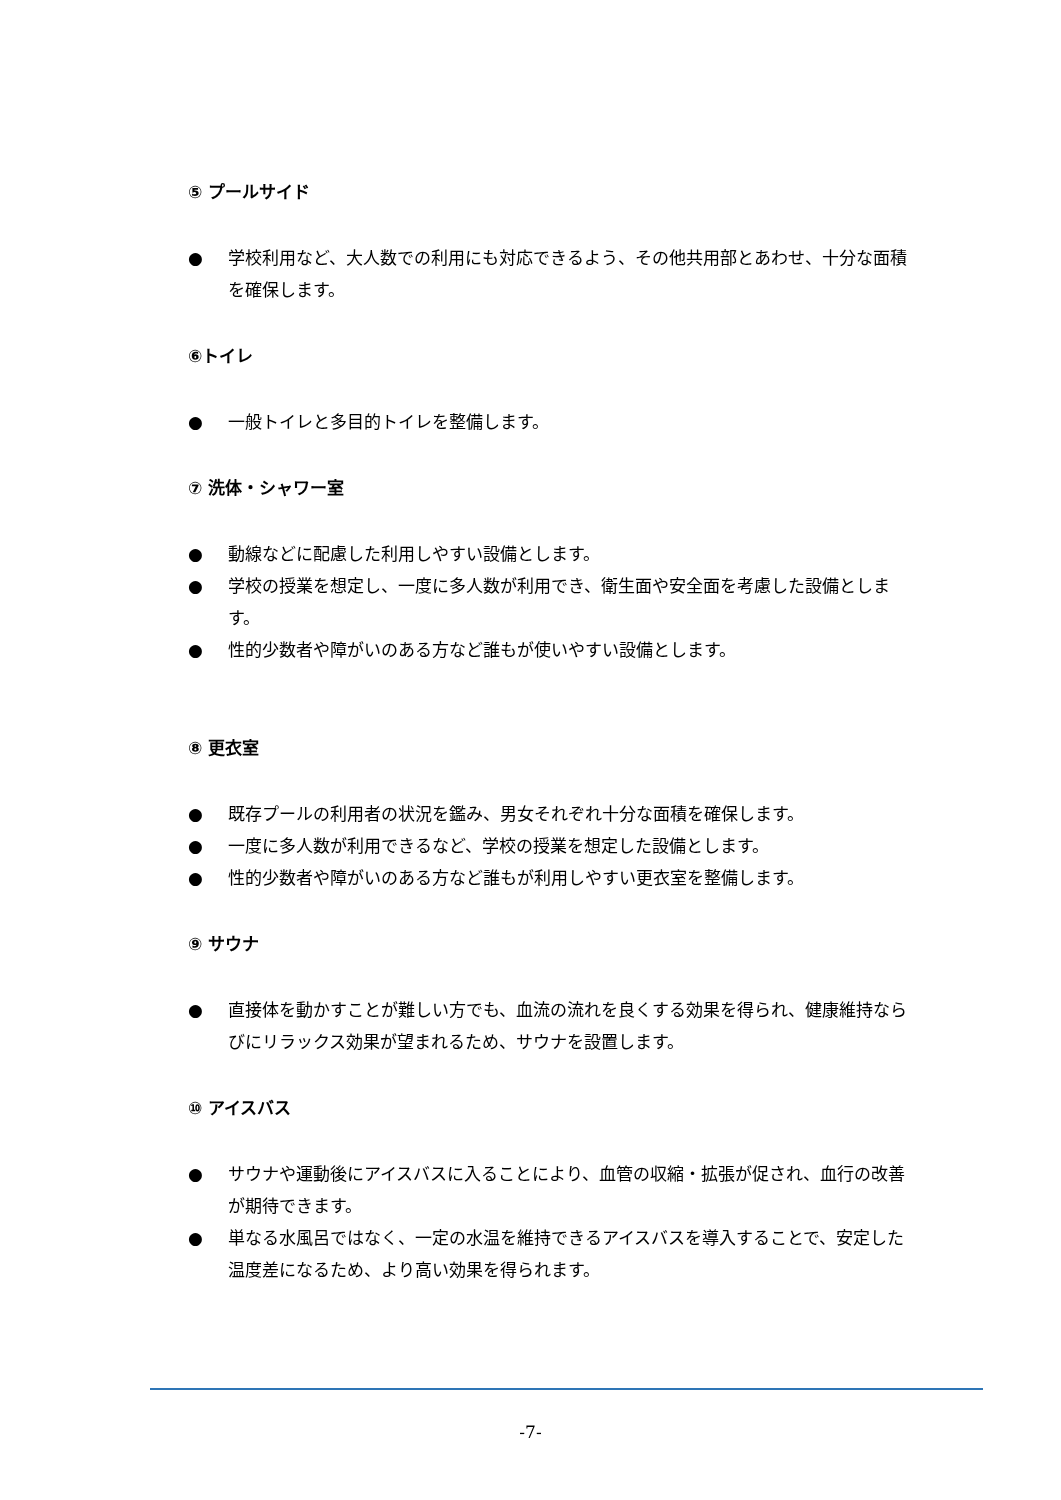⑤ プールサイド
● 学校利用など、大人数での利用にも対応できるよう、その他共用部とあわせ、十分な面積を確保します。
⑥トイレ
● 一般トイレと多目的トイレを整備します。
⑦ 洗体・シャワー室
● 動線などに配慮した利用しやすい設備とします。
● 学校の授業を想定し、一度に多人数が利用でき、衛生面や安全面を考慮した設備とします。
● 性的少数者や障がいのある方など誰もが使いやすい設備とします。
⑧ 更衣室
● 既存プールの利用者の状況を鑑み、男女それぞれ十分な面積を確保します。
● 一度に多人数が利用できるなど、学校の授業を想定した設備とします。
● 性的少数者や障がいのある方など誰もが利用しやすい更衣室を整備します。
⑨ サウナ
● 直接体を動かすことが難しい方でも、血流の流れを良くする効果を得られ、健康維持ならびにリラックス効果が望まれるため、サウナを設置します。
⑩ アイスバス
● サウナや運動後にアイスバスに入ることにより、血管の収縮・拡張が促され、血行の改善が期待できます。
● 単なる水風呂ではなく、一定の水温を維持できるアイスバスを導入することで、安定した温度差になるため、より高い効果を得られます。
-7-